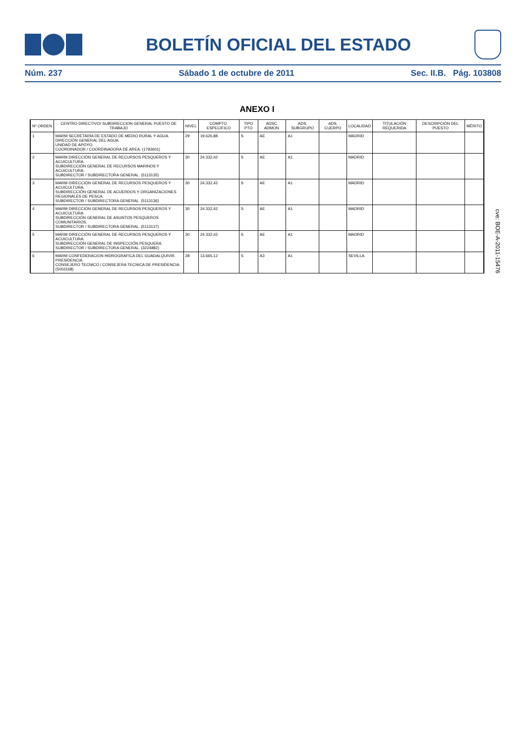BOLETÍN OFICIAL DEL ESTADO
Núm. 237 Sábado 1 de octubre de 2011 Sec. II.B. Pág. 103808
ANEXO I
| Nº.ORDEN | CENTRO DIRECTIVO/ SUBDIRECCION GENERAL PUESTO DE TRABAJO | NIVEL | COMPTO. ESPECIFICO | TIPO PTO | ADSC. ADMON. | ADS. SUBGRUPO | ADS. CUERPO | LOCALIDAD | TITULACIÓN REQUERIDA | DESCRIPCIÓN DEL PUESTO | MÉRITO |
| --- | --- | --- | --- | --- | --- | --- | --- | --- | --- | --- | --- |
| 1 | MARM SECRETARÍA DE ESTADO DE MEDIO RURAL Y AGUA. DIRECCIÓN GENERAL DEL AGUA. UNIDAD DE APOYO. COORDINADOR / COORDINADORA DE AREA. (1793601) | 29 | 19.626,88 | S | AE | A1 | | MADRID | | | |
| 2 | MARM DIRECCIÓN GENERAL DE RECURSOS PESQUEROS Y ACUICULTURA. SUBDIRECCIÓN GENERAL DE RECURSOS MARINOS Y ACUICULTURA. SUBDIRECTOR / SUBDIRECTORA GENERAL. (5113135) | 30 | 24.332,42 | S | AE | A1 | | MADRID | | | |
| 3 | MARM DIRECCIÓN GENERAL DE RECURSOS PESQUEROS Y ACUICULTURA. SUBDIRECCIÓN GENERAL DE ACUERDOS Y ORGANIZACIONES REGIONALES DE PESCA. SUBDIRECTOR / SUBDIRECTORA GENERAL. (5113136) | 30 | 24.332,42 | S | AE | A1 | | MADRID | | | |
| 4 | MARM DIRECCIÓN GENERAL DE RECURSOS PESQUEROS Y ACUICULTURA. SUBDIRECCIÓN GENERAL DE ASUNTOS PESQUEROS COMUNITARIOS. SUBDIRECTOR / SUBDIRECTORA GENERAL. (5113137) | 30 | 24.332,42 | S | AE | A1 | | MADRID | | | |
| 5 | MARM DIRECCIÓN GENERAL DE RECURSOS PESQUEROS Y ACUICULTURA. SUBDIRECCIÓN GENERAL DE INSPECCIÓN PESQUERA. SUBDIRECTOR / SUBDIRECTORA GENERAL. (3224882) | 30 | 24.332,42 | S | AE | A1 | | MADRID | | | |
| 6 | MARM CONFEDERACION HIDROGRAFICA DEL GUADALQUIVIR. PRESIDENCIA. CONSEJERO TECNICO / CONSEJERA TECNICA DE PRESIDENCIA. (5053168) | 28 | 13.665,12 | S | A3 | A1 | | SEVILLA | | | |
cve: BOE-A-2011-15476